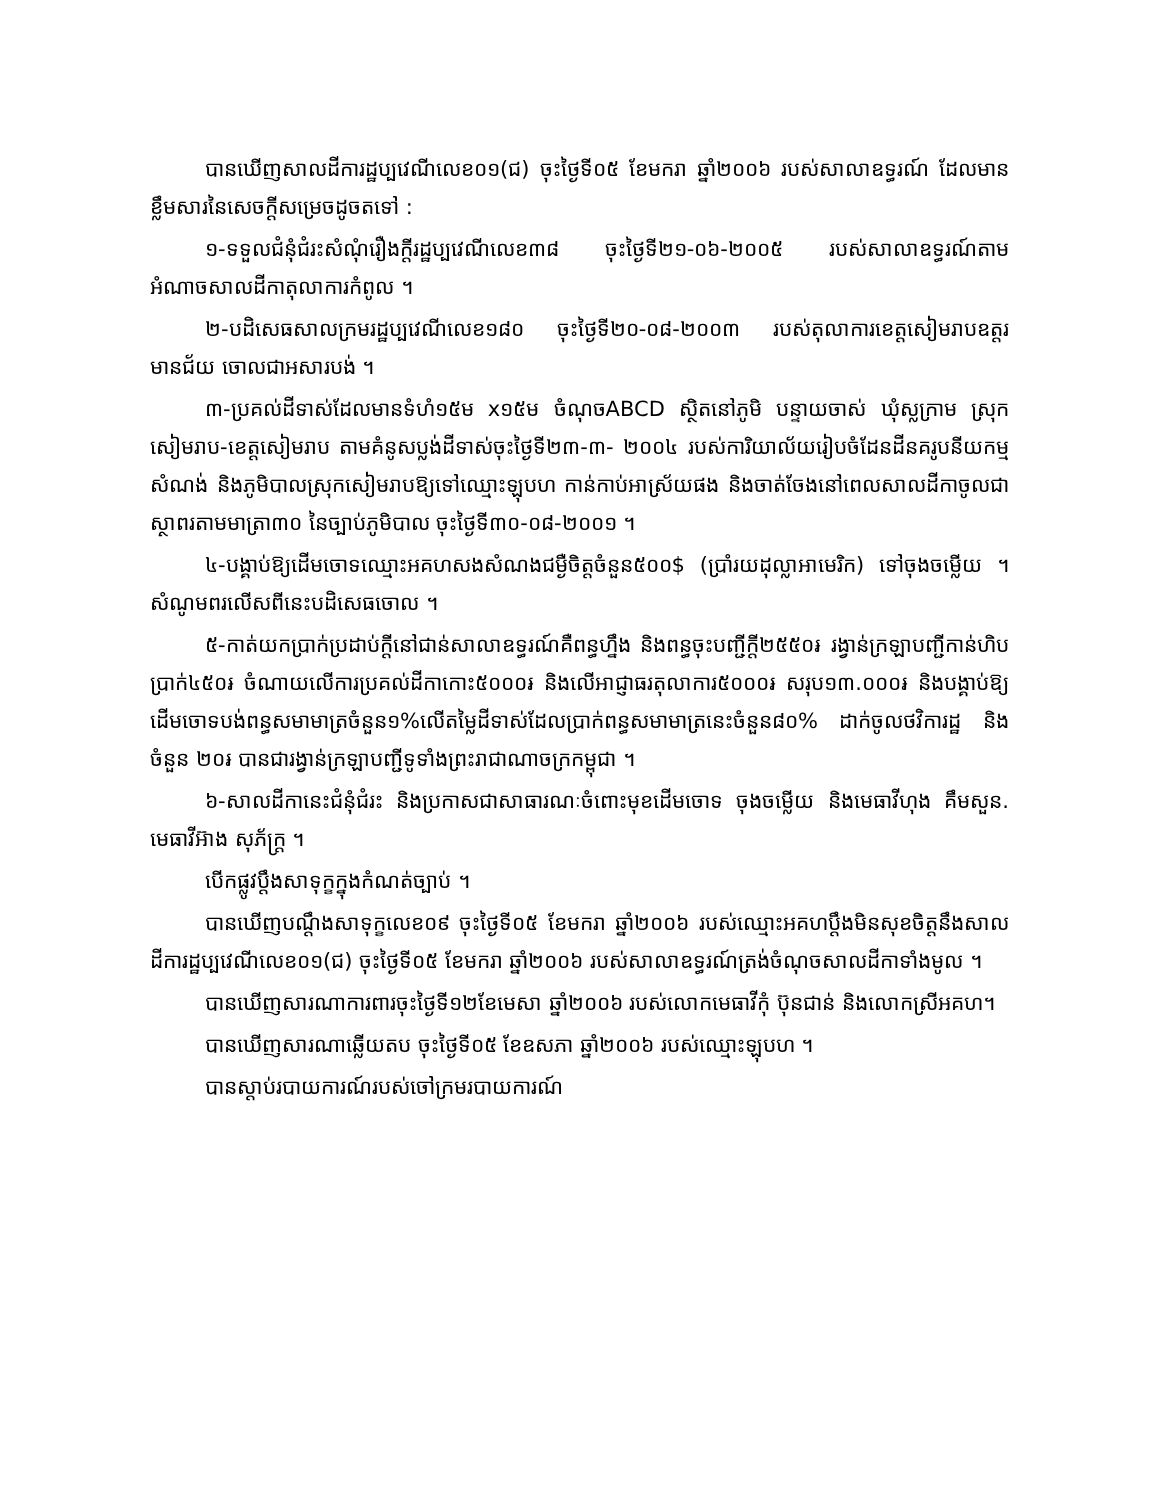បានឃើញសាលដីការដ្ឋប្បវេណីលេខ០១(ជ) ចុះថ្ងៃទី០៥ ខែមករា ឆ្នាំ២០០៦ របស់សាលាឧទ្ធរណ៍ ដែលមានខ្លឹមសារនៃសេចក្តីសម្រេចដូចតទៅ :
១-ទទួលជំនុំជំរះសំណុំរឿងក្តីរដ្ឋប្បវេណីលេខ៣៨ ចុះថ្ងៃទី២១-០៦-២០០៥ របស់សាលាឧទ្ធរណ៍តាមអំណាចសាលដីកាតុលាការកំពូល ។
២-បដិសេធសាលក្រមរដ្ឋប្បវេណីលេខ១៨០ ចុះថ្ងៃទី២០-០៨-២០០៣ របស់តុលាការខេត្តសៀមរាបឧត្តរមានជ័យ ចោលជាអសារបង់ ។
៣-ប្រគល់ដីទាស់ដែលមានទំហំ១៥ម x១៥ម ចំណុចABCD ស្ថិតនៅភូមិ បន្ទាយចាស់ ឃុំស្លក្រាម ស្រុកសៀមរាប-ខេត្តសៀមរាប តាមគំនូសប្លង់ដីទាស់ចុះថ្ងៃទី២៣-៣- ២០០៤ របស់ការិយាល័យរៀបចំដែនដីនគរូបនីយកម្មសំណង់ និងភូមិបាលស្រុកសៀមរាបឱ្យទៅឈ្មោះឡុបហ កាន់កាប់អាស្រ័យផង និងចាត់ចែងនៅពេលសាលដីកាចូលជាស្ថាពរតាមមាត្រា៣០ នៃច្បាប់ភូមិបាល ចុះថ្ងៃទី៣០-០៨-២០០១ ។
៤-បង្គាប់ឱ្យដើមចោទឈ្មោះអគហសងសំណងជម្ងឺចិត្តចំនួន៥០០$ (ប្រាំរយដុល្លាអាមេរិក) ទៅចុងចម្លើយ ។ សំណូមពរលើសពីនេះបដិសេធចោល ។
៥-កាត់យកប្រាក់ប្រដាប់ក្តីនៅជាន់សាលាឧទ្ធរណ៍គឺពន្ធហ្នឹង និងពន្ធចុះបញ្ជីក្តី២៥៥០៛ រង្វាន់ក្រឡាបញ្ជីកាន់ហិបប្រាក់៤៥០៛ ចំណាយលើការប្រគល់ដីកាកោះ៥០០០៛ និងលើអាជ្ញាធរតុលាការ៥០០០៛ សរុប១៣.០០០៛ និងបង្គាប់ឱ្យដើមចោទបង់ពន្ធសមាមាត្រចំនួន១%លើតម្លៃដីទាស់ដែលប្រាក់ពន្ធសមាមាត្រនេះចំនួន៨០% ដាក់ចូលថវិការដ្ឋ និងចំនួន ២០៛ បានជារង្វាន់ក្រឡាបញ្ជីទូទាំងព្រះរាជាណាចក្រកម្ពុជា ។
៦-សាលដីកានេះជំនុំជំរះ និងប្រកាសជាសាធារណៈចំពោះមុខដើមចោទ ចុងចម្លើយ និងមេធាវីហុង គឹមសួន. មេធាវីអ៊ាង សុភ័ក្រ្ត ។
បើកផ្លូវប្តឹងសាទុក្ខក្នុងកំណត់ច្បាប់ ។
បានឃើញបណ្តឹងសាទុក្ខលេខ០៩ ចុះថ្ងៃទី០៥ ខែមករា ឆ្នាំ២០០៦ របស់ឈ្មោះអគហប្តឹងមិនសុខចិត្តនឹងសាលដីការដ្ឋប្បវេណីលេខ០១(ជ) ចុះថ្ងៃទី០៥ ខែមករា ឆ្នាំ២០០៦ របស់សាលាឧទ្ធរណ៍ត្រង់ចំណុចសាលដីកាទាំងមូល ។
បានឃើញសារណាការពារចុះថ្ងៃទី១២ខែមេសា ឆ្នាំ២០០៦ របស់លោកមេធាវីកុំ ប៊ុនជាន់ និងលោកស្រីអគហ។
បានឃើញសារណាឆ្លើយតប ចុះថ្ងៃទី០៥ ខែឧសភា ឆ្នាំ២០០៦ របស់ឈ្មោះឡុបហ ។
បានស្តាប់របាយការណ៍របស់ចៅក្រមរបាយការណ៍